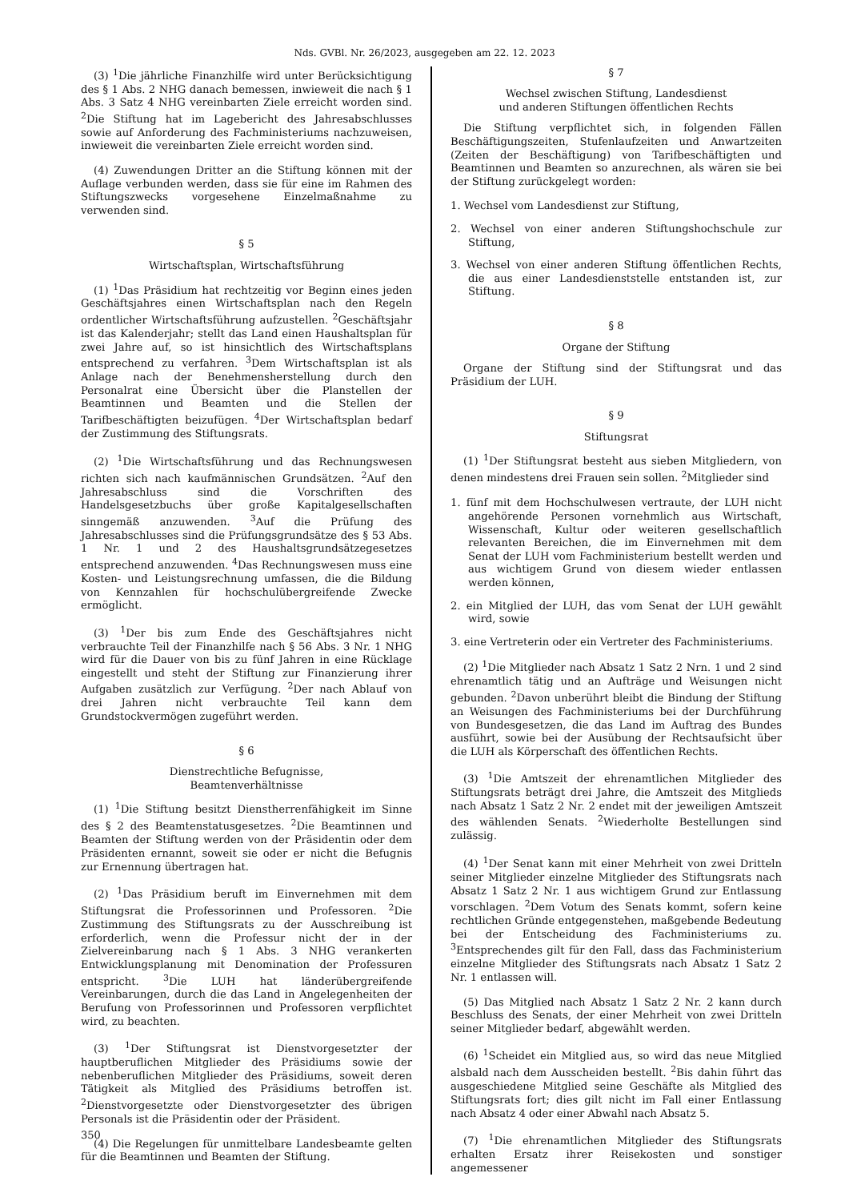Nds. GVBl. Nr. 26/2023, ausgegeben am 22. 12. 2023
(3) <sup>1</sup>Die jährliche Finanzhilfe wird unter Berücksichtigung des § 1 Abs. 2 NHG danach bemessen, inwieweit die nach § 1 Abs. 3 Satz 4 NHG vereinbarten Ziele erreicht worden sind. <sup>2</sup>Die Stiftung hat im Lagebericht des Jahresabschlusses sowie auf Anforderung des Fachministeriums nachzuweisen, inwieweit die vereinbarten Ziele erreicht worden sind.
(4) Zuwendungen Dritter an die Stiftung können mit der Auflage verbunden werden, dass sie für eine im Rahmen des Stiftungszwecks vorgesehene Einzelmaßnahme zu verwenden sind.
§ 5
Wirtschaftsplan, Wirtschaftsführung
(1) <sup>1</sup>Das Präsidium hat rechtzeitig vor Beginn eines jeden Geschäftsjahres einen Wirtschaftsplan nach den Regeln ordentlicher Wirtschaftsführung aufzustellen. <sup>2</sup>Geschäftsjahr ist das Kalenderjahr; stellt das Land einen Haushaltsplan für zwei Jahre auf, so ist hinsichtlich des Wirtschaftsplans entsprechend zu verfahren. <sup>3</sup>Dem Wirtschaftsplan ist als Anlage nach der Benehmensherstellung durch den Personalrat eine Übersicht über die Planstellen der Beamtinnen und Beamten und die Stellen der Tarifbeschäftigten beizufügen. <sup>4</sup>Der Wirtschaftsplan bedarf der Zustimmung des Stiftungsrats.
(2) <sup>1</sup>Die Wirtschaftsführung und das Rechnungswesen richten sich nach kaufmännischen Grundsätzen. <sup>2</sup>Auf den Jahresabschluss sind die Vorschriften des Handelsgesetzbuchs über große Kapitalgesellschaften sinngemäß anzuwenden. <sup>3</sup>Auf die Prüfung des Jahresabschlusses sind die Prüfungsgrundsätze des § 53 Abs. 1 Nr. 1 und 2 des Haushaltsgrundsätzegesetzes entsprechend anzuwenden. <sup>4</sup>Das Rechnungswesen muss eine Kosten- und Leistungsrechnung umfassen, die die Bildung von Kennzahlen für hochschulübergreifende Zwecke ermöglicht.
(3) <sup>1</sup>Der bis zum Ende des Geschäftsjahres nicht verbrauchte Teil der Finanzhilfe nach § 56 Abs. 3 Nr. 1 NHG wird für die Dauer von bis zu fünf Jahren in eine Rücklage eingestellt und steht der Stiftung zur Finanzierung ihrer Aufgaben zusätzlich zur Verfügung. <sup>2</sup>Der nach Ablauf von drei Jahren nicht verbrauchte Teil kann dem Grundstockvermögen zugeführt werden.
§ 6
Dienstrechtliche Befugnisse,
Beamtenverhältnisse
(1) <sup>1</sup>Die Stiftung besitzt Dienstherrenfähigkeit im Sinne des § 2 des Beamtenstatusgesetzes. <sup>2</sup>Die Beamtinnen und Beamten der Stiftung werden von der Präsidentin oder dem Präsidenten ernannt, soweit sie oder er nicht die Befugnis zur Ernennung übertragen hat.
(2) <sup>1</sup>Das Präsidium beruft im Einvernehmen mit dem Stiftungsrat die Professorinnen und Professoren. <sup>2</sup>Die Zustimmung des Stiftungsrats zu der Ausschreibung ist erforderlich, wenn die Professur nicht der in der Zielvereinbarung nach § 1 Abs. 3 NHG verankerten Entwicklungsplanung mit Denomination der Professuren entspricht. <sup>3</sup>Die LUH hat länderübergreifende Vereinbarungen, durch die das Land in Angelegenheiten der Berufung von Professorinnen und Professoren verpflichtet wird, zu beachten.
(3) <sup>1</sup>Der Stiftungsrat ist Dienstvorgesetzter der hauptberuflichen Mitglieder des Präsidiums sowie der nebenberuflichen Mitglieder des Präsidiums, soweit deren Tätigkeit als Mitglied des Präsidiums betroffen ist. <sup>2</sup>Dienstvorgesetzte oder Dienstvorgesetzter des übrigen Personals ist die Präsidentin oder der Präsident.
(4) Die Regelungen für unmittelbare Landesbeamte gelten für die Beamtinnen und Beamten der Stiftung.
§ 7
Wechsel zwischen Stiftung, Landesdienst
und anderen Stiftungen öffentlichen Rechts
Die Stiftung verpflichtet sich, in folgenden Fällen Beschäftigungszeiten, Stufenlaufzeiten und Anwartzeiten (Zeiten der Beschäftigung) von Tarifbeschäftigten und Beamtinnen und Beamten so anzurechnen, als wären sie bei der Stiftung zurückgelegt worden:
1. Wechsel vom Landesdienst zur Stiftung,
2. Wechsel von einer anderen Stiftungshochschule zur Stiftung,
3. Wechsel von einer anderen Stiftung öffentlichen Rechts, die aus einer Landesdienststelle entstanden ist, zur Stiftung.
§ 8
Organe der Stiftung
Organe der Stiftung sind der Stiftungsrat und das Präsidium der LUH.
§ 9
Stiftungsrat
(1) <sup>1</sup>Der Stiftungsrat besteht aus sieben Mitgliedern, von denen mindestens drei Frauen sein sollen. <sup>2</sup>Mitglieder sind
1. fünf mit dem Hochschulwesen vertraute, der LUH nicht angehörende Personen vornehmlich aus Wirtschaft, Wissenschaft, Kultur oder weiteren gesellschaftlich relevanten Bereichen, die im Einvernehmen mit dem Senat der LUH vom Fachministerium bestellt werden und aus wichtigem Grund von diesem wieder entlassen werden können,
2. ein Mitglied der LUH, das vom Senat der LUH gewählt wird, sowie
3. eine Vertreterin oder ein Vertreter des Fachministeriums.
(2) <sup>1</sup>Die Mitglieder nach Absatz 1 Satz 2 Nrn. 1 und 2 sind ehrenamtlich tätig und an Aufträge und Weisungen nicht gebunden. <sup>2</sup>Davon unberührt bleibt die Bindung der Stiftung an Weisungen des Fachministeriums bei der Durchführung von Bundesgesetzen, die das Land im Auftrag des Bundes ausführt, sowie bei der Ausübung der Rechtsaufsicht über die LUH als Körperschaft des öffentlichen Rechts.
(3) <sup>1</sup>Die Amtszeit der ehrenamtlichen Mitglieder des Stiftungsrats beträgt drei Jahre, die Amtszeit des Mitglieds nach Absatz 1 Satz 2 Nr. 2 endet mit der jeweiligen Amtszeit des wählenden Senats. <sup>2</sup>Wiederholte Bestellungen sind zulässig.
(4) <sup>1</sup>Der Senat kann mit einer Mehrheit von zwei Dritteln seiner Mitglieder einzelne Mitglieder des Stiftungsrats nach Absatz 1 Satz 2 Nr. 1 aus wichtigem Grund zur Entlassung vorschlagen. <sup>2</sup>Dem Votum des Senats kommt, sofern keine rechtlichen Gründe entgegenstehen, maßgebende Bedeutung bei der Entscheidung des Fachministeriums zu. <sup>3</sup>Entsprechendes gilt für den Fall, dass das Fachministerium einzelne Mitglieder des Stiftungsrats nach Absatz 1 Satz 2 Nr. 1 entlassen will.
(5) Das Mitglied nach Absatz 1 Satz 2 Nr. 2 kann durch Beschluss des Senats, der einer Mehrheit von zwei Dritteln seiner Mitglieder bedarf, abgewählt werden.
(6) <sup>1</sup>Scheidet ein Mitglied aus, so wird das neue Mitglied alsbald nach dem Ausscheiden bestellt. <sup>2</sup>Bis dahin führt das ausgeschiedene Mitglied seine Geschäfte als Mitglied des Stiftungsrats fort; dies gilt nicht im Fall einer Entlassung nach Absatz 4 oder einer Abwahl nach Absatz 5.
(7) <sup>1</sup>Die ehrenamtlichen Mitglieder des Stiftungsrats erhalten Ersatz ihrer Reisekosten und sonstiger angemessener
350